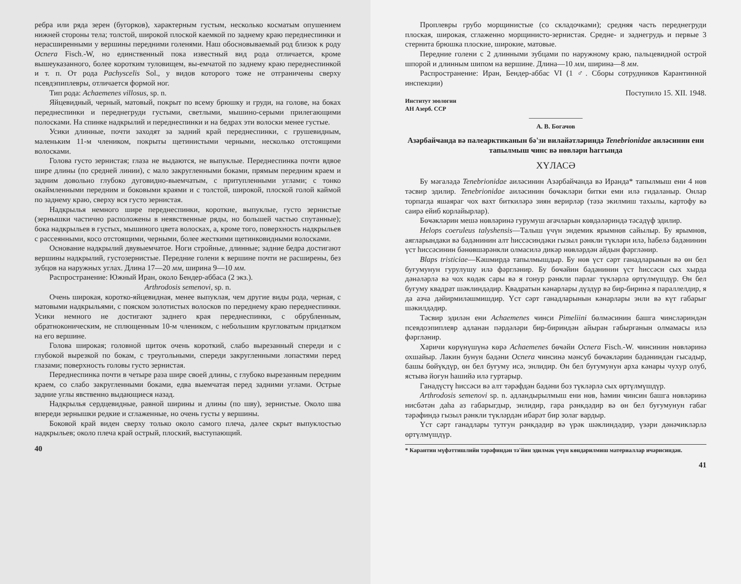ребра или ряда зерен (бугорков), характерным густым, несколько косматым опушением нижней стороны тела; толстой, широкой плоской каемкой по заднему краю переднеспинки и нерасширенными у вершины передними голенями. Наш обосновываемый род близок к роду Ocnera Fisch.-W, но единственный пока известный вид рода отличается, кроме вышеуказанного, более коротким туловищем, вы-емчатой по заднему краю переднеспинкой и т. п. От рода Pachyscelis Sol., у видов которого тоже не отграничены сверху псевдэпиплевры, отличается формой ног.
Тип рода: Achaemenes villosus, sp. n.
Яйцевидный, черный, матовый, покрыт по всему брюшку и груди, на голове, на боках переднеспинки и переднегруди густыми, светлыми, мышино-серыми прилегающими полосками. На спинке надкрылий и переднеспинки и на бедрах эти волоски менее густые.
Усики длинные, почти заходят за задний край переднеспинки, с грушевидным, маленьким 11-м члеником, покрыты щетинистыми черными, несколько отстоящими волосками.
Голова густо зернистая; глаза не выдаются, не выпуклые. Переднеспинка почти вдвое шире длины (по средней линии), с мало закругленными боками, прямым передним краем и задним довольно глубоко дуговидно-выемчатым, с притупленными углами; с тонко окаймленными передним и боковыми краями и с толстой, широкой, плоской голой каймой по заднему краю, сверху вся густо зернистая.
Надкрылья немного шире переднеспинки, короткие, выпуклые, густо зернистые (зернышки частично расположены в неявственные ряды, но большей частью спутанные); бока надкрыльев в густых, мышиного цвета волосках, а, кроме того, поверхность надкрыльев с рассеянными, косо отстоящими, черными, более жесткими щетинковидными волосками.
Основание надкрылий двувыемчатое. Ноги стройные, длинные; задние бедра достигают вершины надкрылий, густозернистые. Передние голени к вершине почти не расширены, без зубцов на наружных углах. Длина 17—20 мм, ширина 9—10 мм.
Распространение: Южный Иран, около Бендер-аббаса (2 экз.).
Arthrodosis semenovi, sp. n.
Очень широкая, коротко-яйцевидная, менее выпуклая, чем другие виды рода, черная, с матовыми надкрыльями, с пояском золотистых волосков по переднему краю переднеспинки. Усики немного не достигают заднего края переднеспинки, с обрубленным, обратноконическим, не сплющенным 10-м члеником, с небольшим кругловатым придатком на его вершине.
Голова широкая; головной щиток очень короткий, слабо вырезанный спереди и с глубокой вырезкой по бокам, с треугольными, спереди закругленными лопастями перед глазами; поверхность головы густо зернистая.
Переднеспинка почти в четыре раза шире своей длины, с глубоко вырезанным передним краем, со слабо закругленными боками, едва выемчатая перед задними углами. Острые задние углы явственно выдающиеся назад.
Надкрылья сердцевидные, равной ширины и длины (по шву), зернистые. Около шва впереди зернышки редкие и сглаженные, но очень густы у вершины.
Боковой край виден сверху только около самого плеча, далее скрыт выпуклостью надкрыльев; около плеча край острый, плоский, выступающий.
40
Проплевры грубо морщинистые (со складочками); средняя часть переднегруди плоская, широкая, сглаженно морщинисто-зернистая. Средне- и заднегрудь и первые 3 стернита брюшка плоские, широкие, матовые.
Передние голени с 2 длинными зубцами по наружному краю, пальцевидной острой шпорой и длинным шипом на вершине. Длина—10 мм, ширина—8 мм.
Распространение: Иран, Бендер-аббас VI (1 ♂. Сборы сотрудников Карантинной инспекции)
Поступило 15. XII. 1948.
Институт зоологии
АН Азерб. ССР
———————
А. В. Богачов
Азәрбайҹанда вә палеарктиканын бә'зи вилайәтләриндә Tenebrionidae аиләсинин ени тапылмыш ҹинс вә нөвләри һаггында
ХҮЛАСӘ
Бу мәгаләдә Tenebrionidae аиләсинин Азәрбайҹанда вә Иранда* тапылмыш ени 4 нөв тәсвир эдилир. Tenebrionidae аиләсинин бөҹәкләри битки еми илә гидаланыр. Онлар торпагда яшаяраг чох вахт биткиләрә зиян верирләр (тәзә экилмиш тахылы, картофу вә саирә ейиб корлайырлар).
Бөҹәкләрин мешә нөвләринә гурумуш ағачларын көвдәләриндә тәсадүф эдилир.
Helops coeruleus talyshensis—Талыш үчүн эндемик ярымнөв сайылыр. Бу ярымнөв, аягларындаки вә бәдәнинин алт һиссәсиндәки гызыл рәнкли түкләри илә, һабелә бәдәнинин үст һиссәсинин бәнөвшәрәнкли олмасилә дикәр нөвләрдән айдын фәргләнир.
Blaps tristiciae—Кәшмирдә тапылмышдыр. Бу нөв үст сәрт ганадларынын вә өн бел буғумунун гурулушу илә фәргләнир. Бу бөҹәйин бәдәнинин үст һиссәси сых хырда дәнәләрлә вә чох көдәк сары вә я гонур рәнкли парлаг түкләрлә өртүлмүшдүр. Өн бел буғуму квадрат шәклиндәдир. Квадратын кәнарлары дүздүр вә бир-биринә я параллелдир, я да азча дәйирмиләшмишдир. Үст сәрт ганадларынын кәнарлары энли вә күт габарыг шәкилдәдир.
Тәсвир эдилән ени Achaemenes ҹинси Pimeliini бөлмәсинин башга ҹинсләриндән псевдоэпиплевр адланан пәрдәләри бир-бириндән айыран габырғанын олмамасы илә фәргләнир.
Харичи көрүнүшүнә көрә Achaemenes бөҹәйи Ocnera Fisch.-W. ҹинсинин нөвләринә охшайыр. Лакин бунун бәдәни Ocnera ҹинсинә мәнсуб бөҹәкләрин бәдәниндән гысадыр, башы бөйүкдүр, өн бел буғуму исә, энлидир. Өн бел буғумунун арха кәнары чухур олуб, ястывә йоғун һашийә илә гуртарыр.
Ганадүстү һиссәси вә алт тәрәфдән бәдәни боз түкләрлә сых өртүлмүшдүр.
Arthrodosis semenovi sp. n. адландырылмыш ени нөв, һәмин ҹинсин башга нөвләринә нисбәтән даһа аз габарыгдыр, энлидир, гара рәнкдәдир вә өн бел буғумунун габаг тәрәфиндә гызыл рәнкли түкләрдән ибарәт бир золаг вардыр.
Үст сәрт ганадлары тутғун рәнкдәдир вә үрәк шәклиндәдир, үзәри дәнәҹикләрлә өртүлмүшдүр.
* Карантин мүфәттишлийи тәрәфиндән тә'йин эдилмәк үчүн көндәрилмиш материаллар ичәрисиндән.
41